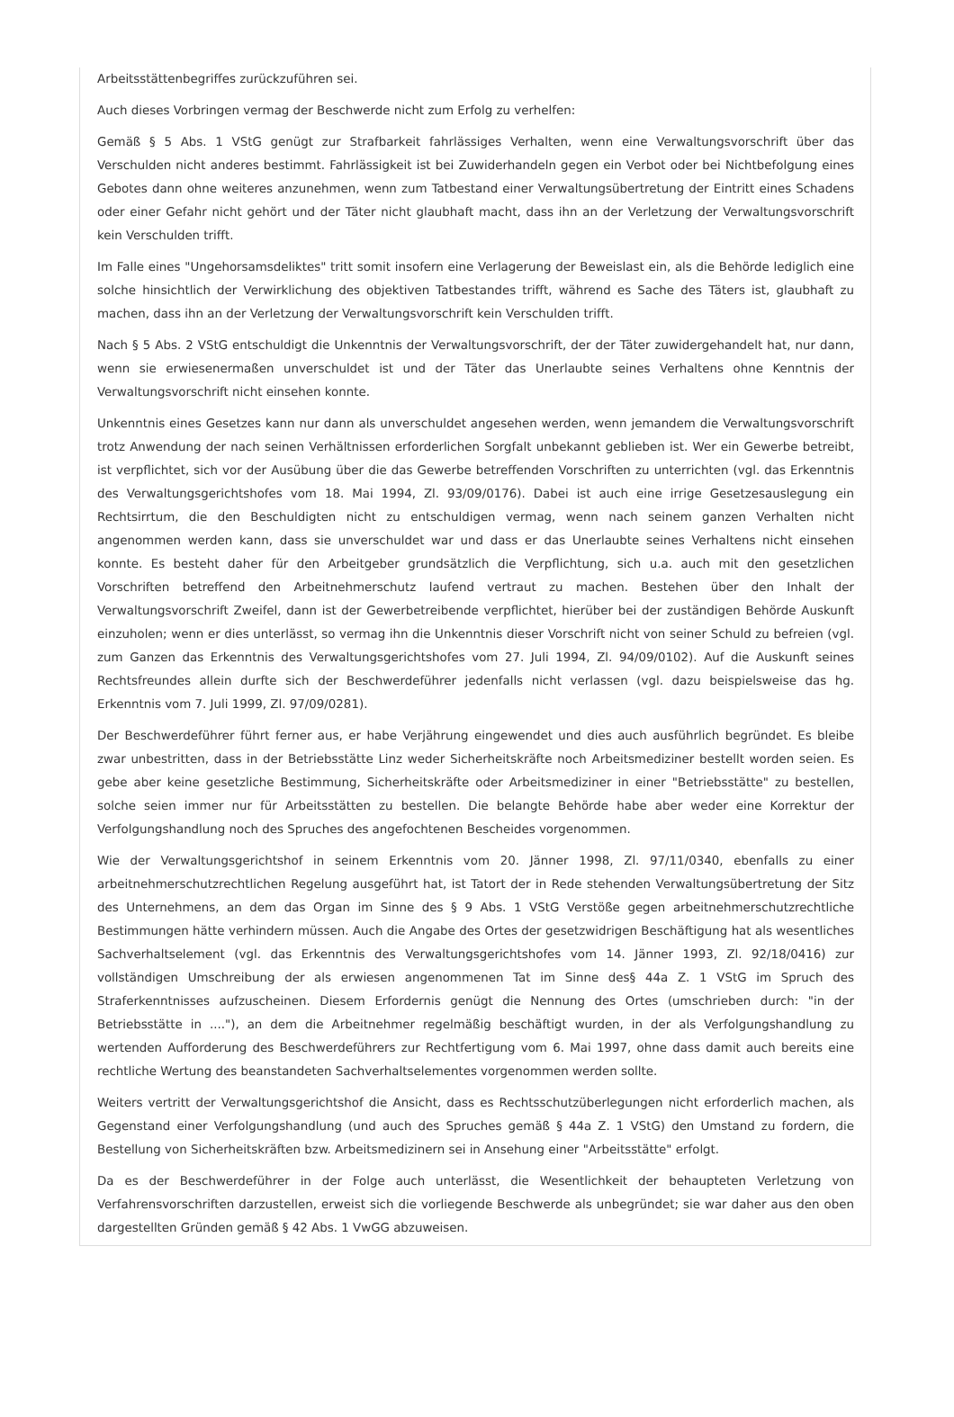Arbeitsstättenbegriffes zurückzuführen sei.
Auch dieses Vorbringen vermag der Beschwerde nicht zum Erfolg zu verhelfen:
Gemäß § 5 Abs. 1 VStG genügt zur Strafbarkeit fahrlässiges Verhalten, wenn eine Verwaltungsvorschrift über das Verschulden nicht anderes bestimmt. Fahrlässigkeit ist bei Zuwiderhandeln gegen ein Verbot oder bei Nichtbefolgung eines Gebotes dann ohne weiteres anzunehmen, wenn zum Tatbestand einer Verwaltungsübertretung der Eintritt eines Schadens oder einer Gefahr nicht gehört und der Täter nicht glaubhaft macht, dass ihn an der Verletzung der Verwaltungsvorschrift kein Verschulden trifft.
Im Falle eines "Ungehorsamsdeliktes" tritt somit insofern eine Verlagerung der Beweislast ein, als die Behörde lediglich eine solche hinsichtlich der Verwirklichung des objektiven Tatbestandes trifft, während es Sache des Täters ist, glaubhaft zu machen, dass ihn an der Verletzung der Verwaltungsvorschrift kein Verschulden trifft.
Nach § 5 Abs. 2 VStG entschuldigt die Unkenntnis der Verwaltungsvorschrift, der der Täter zuwidergehandelt hat, nur dann, wenn sie erwiesenermaßen unverschuldet ist und der Täter das Unerlaubte seines Verhaltens ohne Kenntnis der Verwaltungsvorschrift nicht einsehen konnte.
Unkenntnis eines Gesetzes kann nur dann als unverschuldet angesehen werden, wenn jemandem die Verwaltungsvorschrift trotz Anwendung der nach seinen Verhältnissen erforderlichen Sorgfalt unbekannt geblieben ist. Wer ein Gewerbe betreibt, ist verpflichtet, sich vor der Ausübung über die das Gewerbe betreffenden Vorschriften zu unterrichten (vgl. das Erkenntnis des Verwaltungsgerichtshofes vom 18. Mai 1994, Zl. 93/09/0176). Dabei ist auch eine irrige Gesetzesauslegung ein Rechtsirrtum, die den Beschuldigten nicht zu entschuldigen vermag, wenn nach seinem ganzen Verhalten nicht angenommen werden kann, dass sie unverschuldet war und dass er das Unerlaubte seines Verhaltens nicht einsehen konnte. Es besteht daher für den Arbeitgeber grundsätzlich die Verpflichtung, sich u.a. auch mit den gesetzlichen Vorschriften betreffend den Arbeitnehmerschutz laufend vertraut zu machen. Bestehen über den Inhalt der Verwaltungsvorschrift Zweifel, dann ist der Gewerbetreibende verpflichtet, hierüber bei der zuständigen Behörde Auskunft einzuholen; wenn er dies unterlässt, so vermag ihn die Unkenntnis dieser Vorschrift nicht von seiner Schuld zu befreien (vgl. zum Ganzen das Erkenntnis des Verwaltungsgerichtshofes vom 27. Juli 1994, Zl. 94/09/0102). Auf die Auskunft seines Rechtsfreundes allein durfte sich der Beschwerdeführer jedenfalls nicht verlassen (vgl. dazu beispielsweise das hg. Erkenntnis vom 7. Juli 1999, Zl. 97/09/0281).
Der Beschwerdeführer führt ferner aus, er habe Verjährung eingewendet und dies auch ausführlich begründet. Es bleibe zwar unbestritten, dass in der Betriebsstätte Linz weder Sicherheitskräfte noch Arbeitsmediziner bestellt worden seien. Es gebe aber keine gesetzliche Bestimmung, Sicherheitskräfte oder Arbeitsmediziner in einer "Betriebsstätte" zu bestellen, solche seien immer nur für Arbeitsstätten zu bestellen. Die belangte Behörde habe aber weder eine Korrektur der Verfolgungshandlung noch des Spruches des angefochtenen Bescheides vorgenommen.
Wie der Verwaltungsgerichtshof in seinem Erkenntnis vom 20. Jänner 1998, Zl. 97/11/0340, ebenfalls zu einer arbeitnehmerschutzrechtlichen Regelung ausgeführt hat, ist Tatort der in Rede stehenden Verwaltungsübertretung der Sitz des Unternehmens, an dem das Organ im Sinne des § 9 Abs. 1 VStG Verstöße gegen arbeitnehmerschutzrechtliche Bestimmungen hätte verhindern müssen. Auch die Angabe des Ortes der gesetzwidrigen Beschäftigung hat als wesentliches Sachverhaltselement (vgl. das Erkenntnis des Verwaltungsgerichtshofes vom 14. Jänner 1993, Zl. 92/18/0416) zur vollständigen Umschreibung der als erwiesen angenommenen Tat im Sinne des§ 44a Z. 1 VStG im Spruch des Straferkenntnisses aufzuscheinen. Diesem Erfordernis genügt die Nennung des Ortes (umschrieben durch: "in der Betriebsstätte in ...."), an dem die Arbeitnehmer regelmäßig beschäftigt wurden, in der als Verfolgungshandlung zu wertenden Aufforderung des Beschwerdeführers zur Rechtfertigung vom 6. Mai 1997, ohne dass damit auch bereits eine rechtliche Wertung des beanstandeten Sachverhaltselementes vorgenommen werden sollte.
Weiters vertritt der Verwaltungsgerichtshof die Ansicht, dass es Rechtsschutzüberlegungen nicht erforderlich machen, als Gegenstand einer Verfolgungshandlung (und auch des Spruches gemäß § 44a Z. 1 VStG) den Umstand zu fordern, die Bestellung von Sicherheitskräften bzw. Arbeitsmedizinern sei in Ansehung einer "Arbeitsstätte" erfolgt.
Da es der Beschwerdeführer in der Folge auch unterlässt, die Wesentlichkeit der behaupteten Verletzung von Verfahrensvorschriften darzustellen, erweist sich die vorliegende Beschwerde als unbegründet; sie war daher aus den oben dargestellten Gründen gemäß § 42 Abs. 1 VwGG abzuweisen.